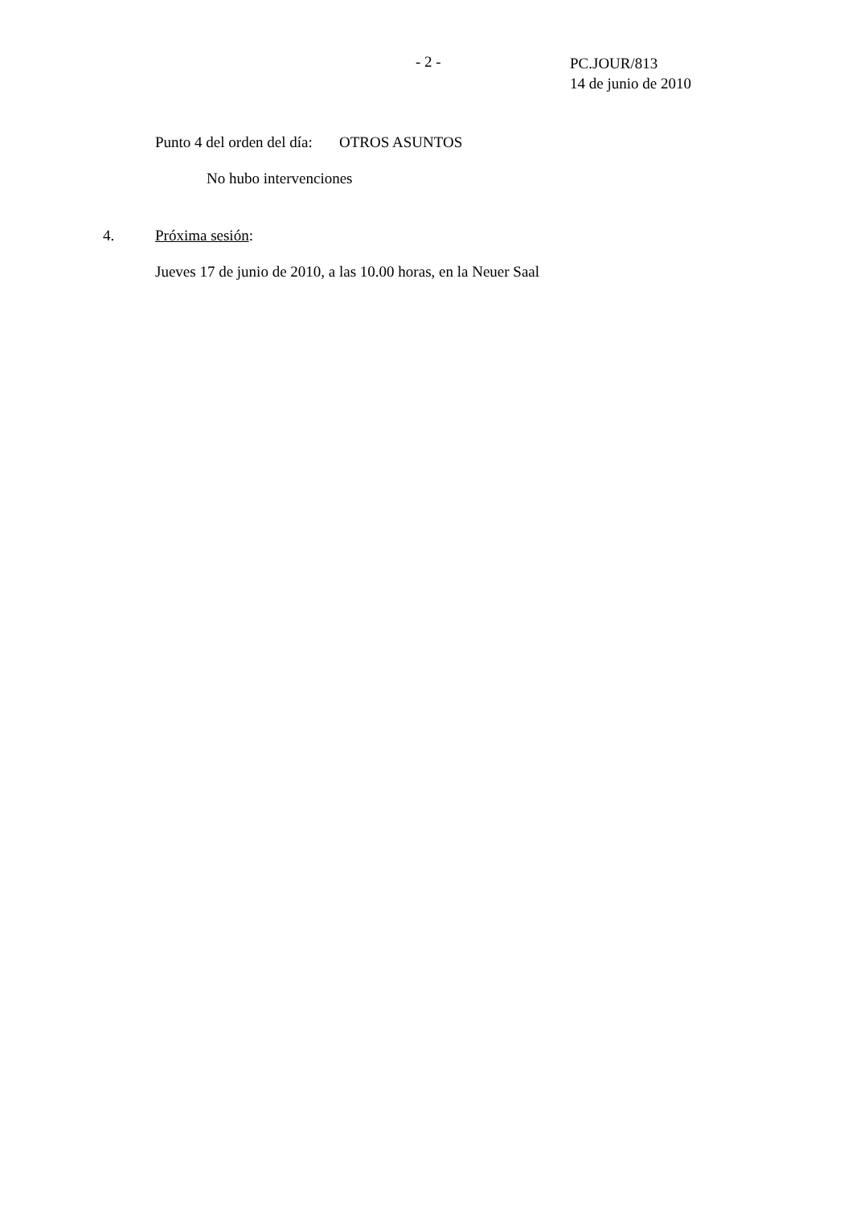- 2 -
PC.JOUR/813
14 de junio de 2010
Punto 4 del orden del día: OTROS ASUNTOS
No hubo intervenciones
4. Próxima sesión:
Jueves 17 de junio de 2010, a las 10.00 horas, en la Neuer Saal